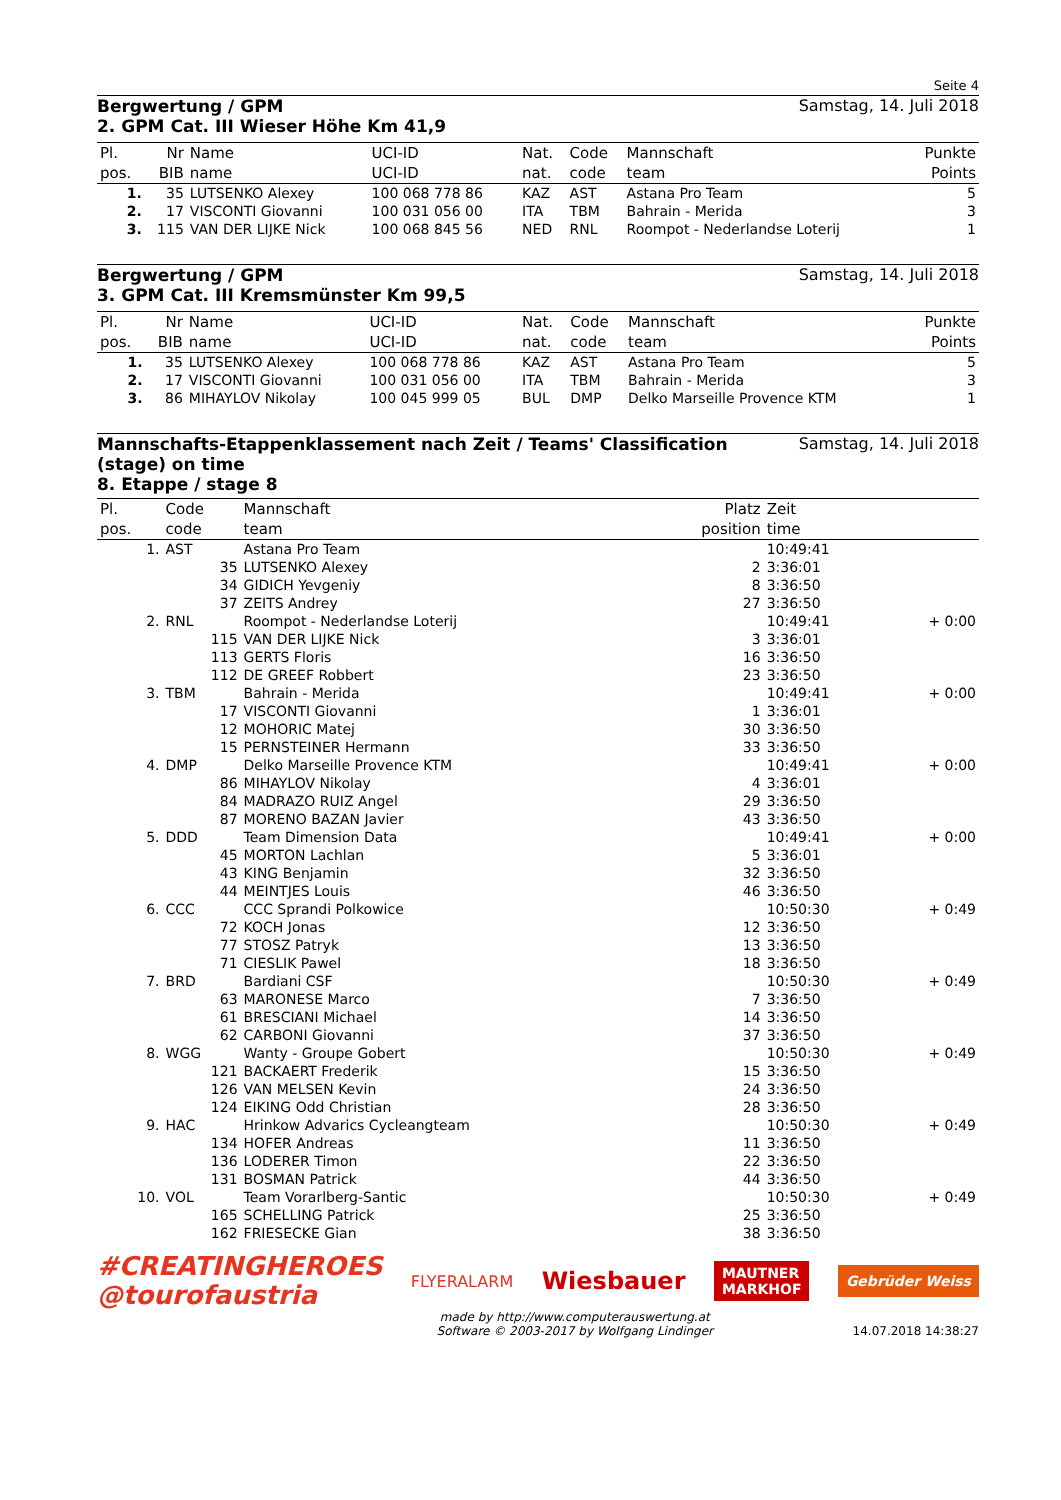Seite 4
Bergwertung / GPM Samstag, 14. Juli 2018
2. GPM Cat. III Wieser Höhe Km 41,9
| Pl. | Nr | Name | UCI-ID | Nat. | Code | Mannschaft | Punkte |
| --- | --- | --- | --- | --- | --- | --- | --- |
| pos. | BIB | name | UCI-ID | nat. | code | team | Points |
| 1. | 35 | LUTSENKO Alexey | 100 068 778 86 | KAZ | AST | Astana Pro Team | 5 |
| 2. | 17 | VISCONTI Giovanni | 100 031 056 00 | ITA | TBM | Bahrain - Merida | 3 |
| 3. | 115 | VAN DER LIJKE Nick | 100 068 845 56 | NED | RNL | Roompot - Nederlandse Loterij | 1 |
Bergwertung / GPM Samstag, 14. Juli 2018
3. GPM Cat. III Kremsmünster Km 99,5
| Pl. | Nr | Name | UCI-ID | Nat. | Code | Mannschaft | Punkte |
| --- | --- | --- | --- | --- | --- | --- | --- |
| pos. | BIB | name | UCI-ID | nat. | code | team | Points |
| 1. | 35 | LUTSENKO Alexey | 100 068 778 86 | KAZ | AST | Astana Pro Team | 5 |
| 2. | 17 | VISCONTI Giovanni | 100 031 056 00 | ITA | TBM | Bahrain - Merida | 3 |
| 3. | 86 | MIHAYLOV Nikolay | 100 045 999 05 | BUL | DMP | Delko Marseille Provence KTM | 1 |
Mannschafts-Etappenklassement nach Zeit / Teams' Classification
(stage) on time Samstag, 14. Juli 2018
8. Etappe / stage 8
| Pl. | Code | Mannschaft | Platz | Zeit | |
| --- | --- | --- | --- | --- | --- |
| pos. | code | team | position | time | |
| 1. | AST | Astana Pro Team | | 10:49:41 | |
| | 35 | LUTSENKO Alexey | 2 | 3:36:01 | |
| | 34 | GIDICH Yevgeniy | 8 | 3:36:50 | |
| | 37 | ZEITS Andrey | 27 | 3:36:50 | |
| 2. | RNL | Roompot - Nederlandse Loterij | | 10:49:41 | + 0:00 |
| | 115 | VAN DER LIJKE Nick | 3 | 3:36:01 | |
| | 113 | GERTS Floris | 16 | 3:36:50 | |
| | 112 | DE GREEF Robbert | 23 | 3:36:50 | |
| 3. | TBM | Bahrain - Merida | | 10:49:41 | + 0:00 |
| | 17 | VISCONTI Giovanni | 1 | 3:36:01 | |
| | 12 | MOHORIC Matej | 30 | 3:36:50 | |
| | 15 | PERNSTEINER Hermann | 33 | 3:36:50 | |
| 4. | DMP | Delko Marseille Provence KTM | | 10:49:41 | + 0:00 |
| | 86 | MIHAYLOV Nikolay | 4 | 3:36:01 | |
| | 84 | MADRAZO RUIZ Angel | 29 | 3:36:50 | |
| | 87 | MORENO BAZAN Javier | 43 | 3:36:50 | |
| 5. | DDD | Team Dimension Data | | 10:49:41 | + 0:00 |
| | 45 | MORTON Lachlan | 5 | 3:36:01 | |
| | 43 | KING Benjamin | 32 | 3:36:50 | |
| | 44 | MEINTJES Louis | 46 | 3:36:50 | |
| 6. | CCC | CCC Sprandi Polkowice | | 10:50:30 | + 0:49 |
| | 72 | KOCH Jonas | 12 | 3:36:50 | |
| | 77 | STOSZ Patryk | 13 | 3:36:50 | |
| | 71 | CIESLIK Pawel | 18 | 3:36:50 | |
| 7. | BRD | Bardiani CSF | | 10:50:30 | + 0:49 |
| | 63 | MARONESE Marco | 7 | 3:36:50 | |
| | 61 | BRESCIANI Michael | 14 | 3:36:50 | |
| | 62 | CARBONI Giovanni | 37 | 3:36:50 | |
| 8. | WGG | Wanty - Groupe Gobert | | 10:50:30 | + 0:49 |
| | 121 | BACKAERT Frederik | 15 | 3:36:50 | |
| | 126 | VAN MELSEN Kevin | 24 | 3:36:50 | |
| | 124 | EIKING Odd Christian | 28 | 3:36:50 | |
| 9. | HAC | Hrinkow Advarics Cycleangteam | | 10:50:30 | + 0:49 |
| | 134 | HOFER Andreas | 11 | 3:36:50 | |
| | 136 | LODERER Timon | 22 | 3:36:50 | |
| | 131 | BOSMAN Patrick | 44 | 3:36:50 | |
| 10. | VOL | Team Vorarlberg-Santic | | 10:50:30 | + 0:49 |
| | 165 | SCHELLING Patrick | 25 | 3:36:50 | |
| | 162 | FRIESECKE Gian | 38 | 3:36:50 | |
#CREATINGHEROES
@tourofaustria
FLYERALARM
Wiesbauer
MAUTNER
MARKHOF
Gebrüder Weiss
made by http://www.computerauswertung.at
Software © 2003-2017 by Wolfgang Lindinger
14.07.2018 14:38:27